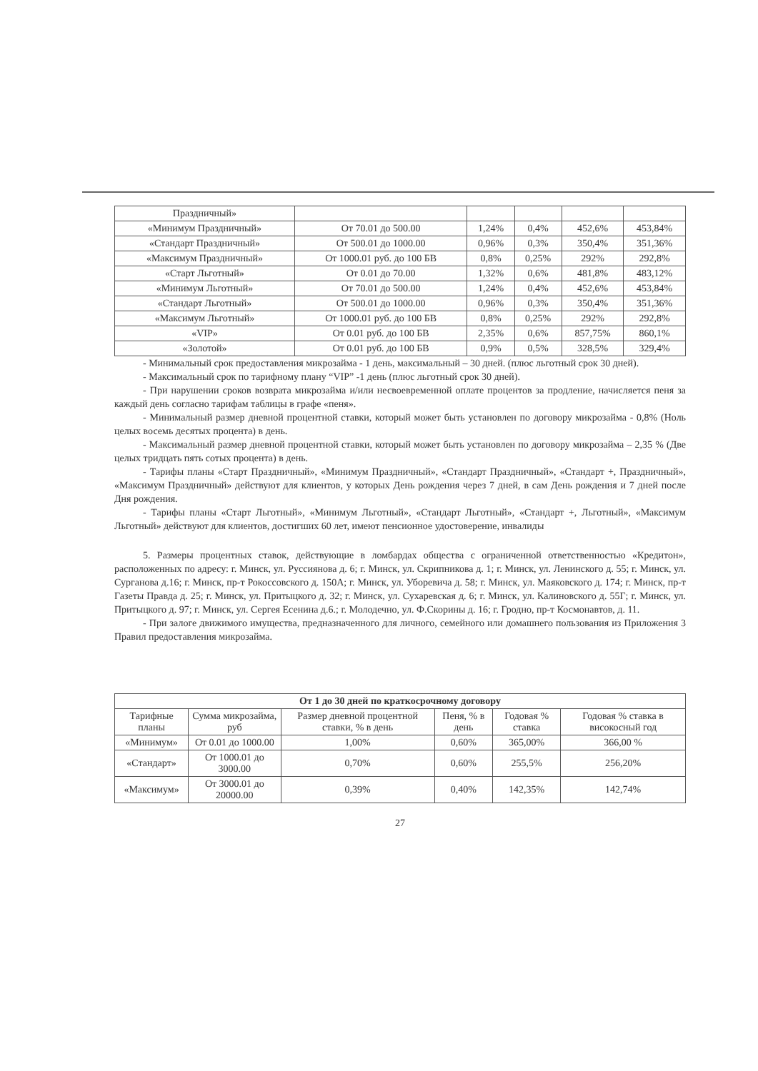| Праздничный» | | | | | |
| «Минимум Праздничный» | От 70.01 до 500.00 | 1,24% | 0,4% | 452,6% | 453,84% |
| «Стандарт Праздничный» | От 500.01 до 1000.00 | 0,96% | 0,3% | 350,4% | 351,36% |
| «Максимум Праздничный» | От 1000.01 руб. до 100 БВ | 0,8% | 0,25% | 292% | 292,8% |
| «Старт Льготный» | От 0.01 до 70.00 | 1,32% | 0,6% | 481,8% | 483,12% |
| «Минимум Льготный» | От 70.01 до 500.00 | 1,24% | 0,4% | 452,6% | 453,84% |
| «Стандарт Льготный» | От 500.01 до 1000.00 | 0,96% | 0,3% | 350,4% | 351,36% |
| «Максимум Льготный» | От 1000.01 руб. до 100 БВ | 0,8% | 0,25% | 292% | 292,8% |
| «VIP» | От 0.01 руб. до 100 БВ | 2,35% | 0,6% | 857,75% | 860,1% |
| «Золотой» | От 0.01 руб. до 100 БВ | 0,9% | 0,5% | 328,5% | 329,4% |
- Минимальный срок предоставления микрозайма - 1 день, максимальный – 30 дней. (плюс льготный срок 30 дней).
- Максимальный срок по тарифному плану “VIP” -1 день (плюс льготный срок 30 дней).
- При нарушении сроков возврата микрозайма и/или несвоевременной оплате процентов за продление, начисляется пеня за каждый день согласно тарифам таблицы в графе «пеня».
- Минимальный размер дневной процентной ставки, который может быть установлен по договору микрозайма - 0,8% (Ноль целых восемь десятых процента) в день.
- Максимальный размер дневной процентной ставки, который может быть установлен по договору микрозайма – 2,35 % (Две целых тридцать пять сотых процента) в день.
- Тарифы планы «Старт Праздничный», «Минимум Праздничный», «Стандарт Праздничный», «Стандарт +, Праздничный», «Максимум Праздничный» действуют для клиентов, у которых День рождения через 7 дней, в сам День рождения и 7 дней после Дня рождения.
- Тарифы планы «Старт Льготный», «Минимум Льготный», «Стандарт Льготный», «Стандарт +, Льготный», «Максимум Льготный» действуют для клиентов, достигших 60 лет, имеют пенсионное удостоверение, инвалиды
5. Размеры процентных ставок, действующие в ломбардах общества с ограниченной ответственностью «Кредитон», расположенных по адресу: г. Минск, ул. Руссиянова д. 6; г. Минск, ул. Скрипникова д. 1; г. Минск, ул. Ленинского д. 55; г. Минск, ул. Сурганова д.16; г. Минск, пр-т Рокоссовского д. 150А; г. Минск, ул. Уборевича д. 58; г. Минск, ул. Маяковского д. 174; г. Минск, пр-т Газеты Правда д. 25; г. Минск, ул. Притыцкого д. 32; г. Минск, ул. Сухаревская д. 6; г. Минск, ул. Калиновского д. 55Г; г. Минск, ул. Притыцкого д. 97; г. Минск, ул. Сергея Есенина д.6.; г. Молодечно, ул. Ф.Скорины д. 16; г. Гродно, пр-т Космонавтов, д. 11.
- При залоге движимого имущества, предназначенного для личного, семейного или домашнего пользования из Приложения 3 Правил предоставления микрозайма.
| От 1 до 30 дней по краткосрочному договору | | | | | |
| --- | --- | --- | --- | --- | --- |
| Тарифные планы | Сумма микрозайма, руб | Размер дневной процентной ставки, % в день | Пеня, % в день | Годовая % ставка | Годовая % ставка в високосный год |
| «Минимум» | От 0.01 до 1000.00 | 1,00% | 0,60% | 365,00% | 366,00 % |
| «Стандарт» | От 1000.01 до 3000.00 | 0,70% | 0,60% | 255,5% | 256,20% |
| «Максимум» | От 3000.01 до 20000.00 | 0,39% | 0,40% | 142,35% | 142,74% |
27